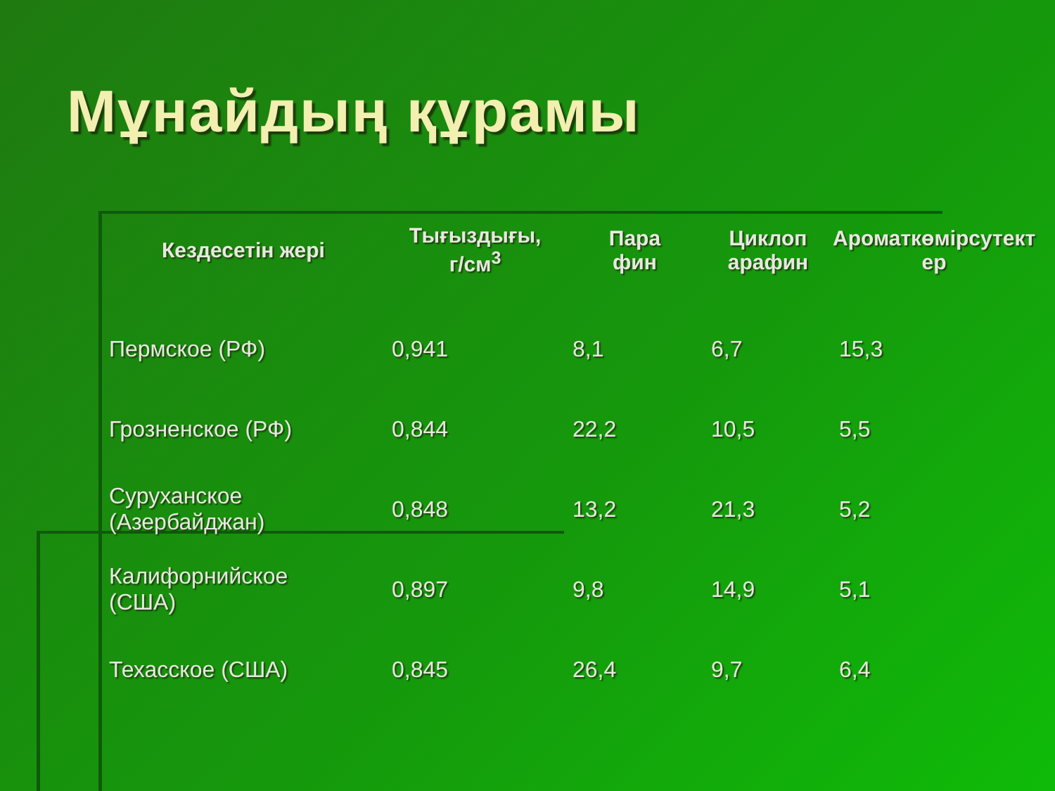Мұнайдың құрамы
| Кездесетін жері | Тығыздығы, г/см<sup>3</sup> | Пара фин | Циклоп арафин | Ароматкөмірсутект ер |
| --- | --- | --- | --- | --- |
| Пермское (РФ) | 0,941 | 8,1 | 6,7 | 15,3 |
| Грозненское (РФ) | 0,844 | 22,2 | 10,5 | 5,5 |
| Суруханское (Азербайджан) | 0,848 | 13,2 | 21,3 | 5,2 |
| Калифорнийское (США) | 0,897 | 9,8 | 14,9 | 5,1 |
| Техасское (США) | 0,845 | 26,4 | 9,7 | 6,4 |